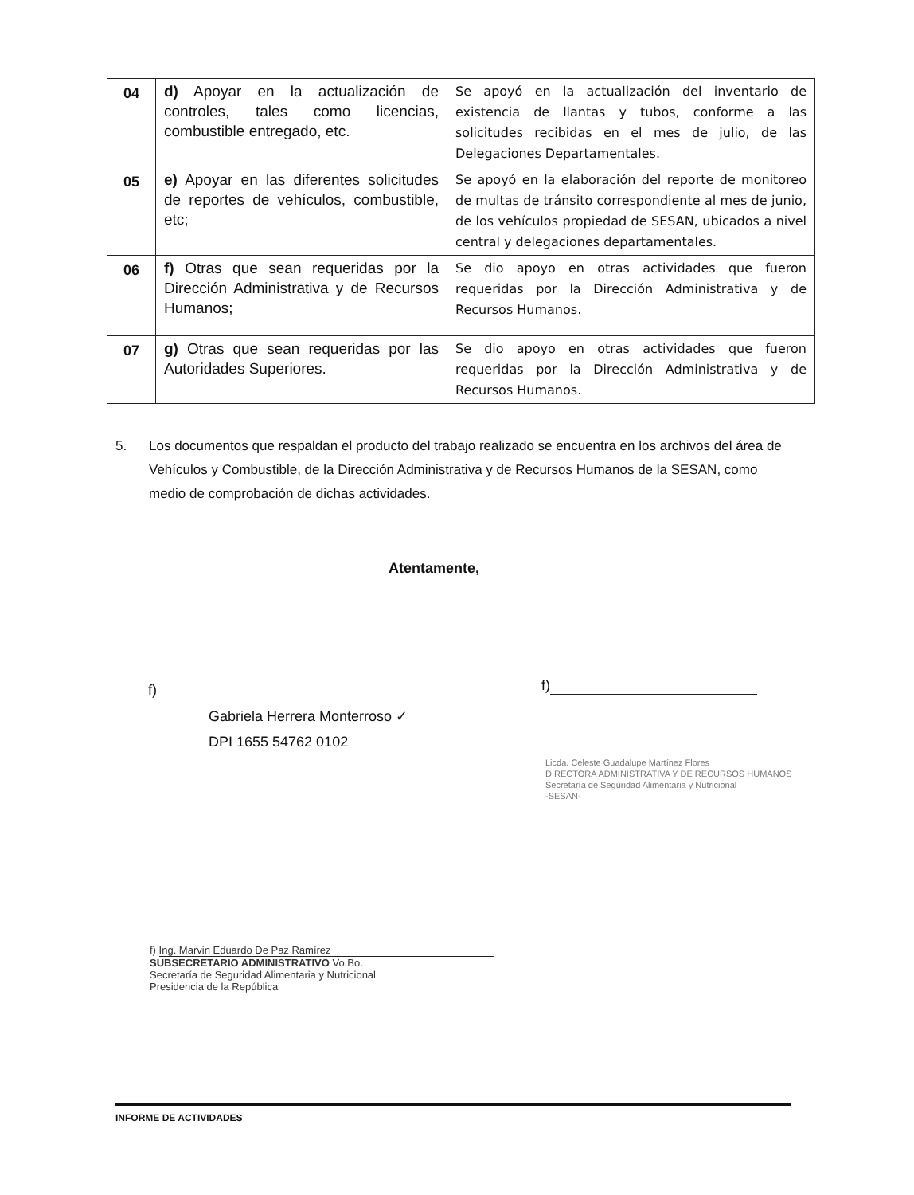| 04 | d) Apoyar en la actualización de controles, tales como licencias, combustible entregado, etc. | Se apoyó en la actualización del inventario de existencia de llantas y tubos, conforme a las solicitudes recibidas en el mes de julio, de las Delegaciones Departamentales. |
| 05 | e) Apoyar en las diferentes solicitudes de reportes de vehículos, combustible, etc; | Se apoyó en la elaboración del reporte de monitoreo de multas de tránsito correspondiente al mes de junio, de los vehículos propiedad de SESAN, ubicados a nivel central y delegaciones departamentales. |
| 06 | f) Otras que sean requeridas por la Dirección Administrativa y de Recursos Humanos; | Se dio apoyo en otras actividades que fueron requeridas por la Dirección Administrativa y de Recursos Humanos. |
| 07 | g) Otras que sean requeridas por las Autoridades Superiores. | Se dio apoyo en otras actividades que fueron requeridas por la Dirección Administrativa y de Recursos Humanos. |
5. Los documentos que respaldan el producto del trabajo realizado se encuentra en los archivos del área de Vehículos y Combustible, de la Dirección Administrativa y de Recursos Humanos de la SESAN, como medio de comprobación de dichas actividades.
Atentamente,
f)
Gabriela Herrera Monterroso ✓
DPI 1655 54762 0102
f)
Licda. Celeste Guadalupe Martínez Flores
DIRECTORA ADMINISTRATIVA Y DE RECURSOS HUMANOS
Secretaría de Seguridad Alimentaria y Nutricional
-SESAN-
f) Ing. Marvin Eduardo De Paz Ramírez
SUBSECRETARIO ADMINISTRATIVO Vo.Bo.
Secretaría de Seguridad Alimentaria y Nutricional
Presidencia de la República
INFORME DE ACTIVIDADES